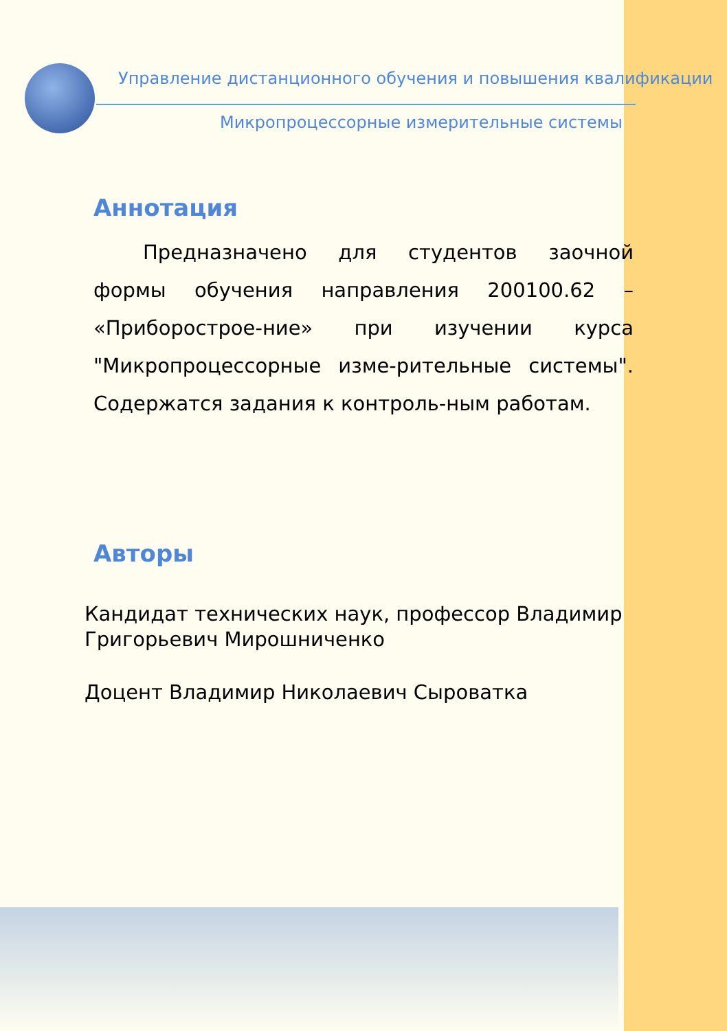Управление дистанционного обучения и повышения квалификации
Микропроцессорные измерительные системы
Аннотация
Предназначено для студентов заочной формы обучения направления 200100.62 – «Приборострое-ние» при изучении курса "Микропроцессорные изме-рительные системы". Содержатся задания к контроль-ным работам.
Авторы
Кандидат технических наук, профессор Владимир
Григорьевич Мирошниченко
Доцент Владимир Николаевич Сыроватка